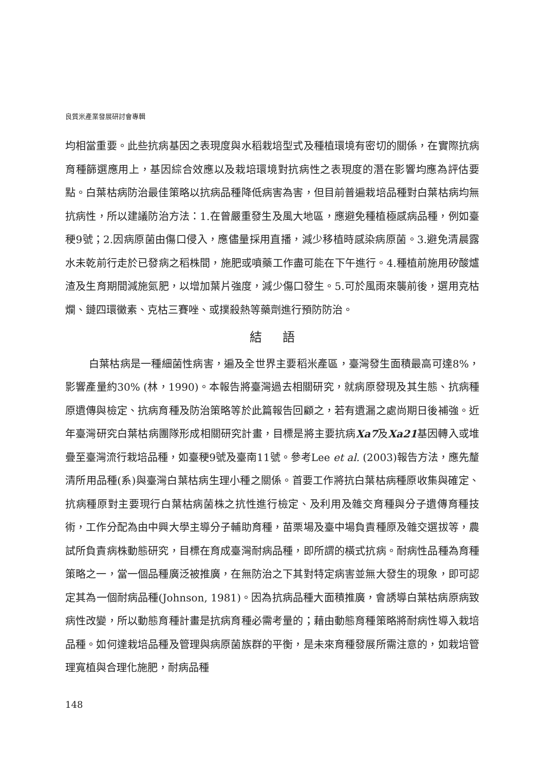良質米產業發展研討會專輯
均相當重要。此些抗病基因之表現度與水稻栽培型式及種植環境有密切的關係，在實際抗病育種篩選應用上，基因綜合效應以及栽培環境對抗病性之表現度的潛在影響均應為評估要點。白葉枯病防治最佳策略以抗病品種降低病害為害，但目前普遍栽培品種對白葉枯病均無抗病性，所以建議防治方法：1.在曾嚴重發生及風大地區，應避免種植極感病品種，例如臺稉9號；2.因病原菌由傷口侵入，應儘量採用直播，減少移植時感染病原菌。3.避免清晨露水未乾前行走於已發病之稻株間，施肥或噴藥工作盡可能在下午進行。4.種植前施用矽酸爐渣及生育期間減施氮肥，以增加葉片強度，減少傷口發生。5.可於風雨來襲前後，選用克枯爛、鏈四環黴素、克枯三賽唑、或撲殺熱等藥劑進行預防防治。
結語
白葉枯病是一種細菌性病害，遍及全世界主要稻米產區，臺灣發生面積最高可達8%，影響產量約30% (林，1990)。本報告將臺灣過去相關研究，就病原發現及其生態、抗病種原遺傳與檢定、抗病育種及防治策略等於此篇報告回顧之，若有遺漏之處尚期日後補強。近年臺灣研究白葉枯病團隊形成相關研究計畫，目標是將主要抗病Xa7及Xa21基因轉入或堆疊至臺灣流行栽培品種，如臺稉9號及臺南11號。參考Lee et al. (2003)報告方法，應先釐清所用品種(系)與臺灣白葉枯病生理小種之關係。首要工作將抗白葉枯病種原收集與確定、抗病種原對主要現行白葉枯病菌株之抗性進行檢定、及利用及雜交育種與分子遺傳育種技術，工作分配為由中興大學主導分子輔助育種，苗栗場及臺中場負責種原及雜交選拔等，農試所負責病株動態研究，目標在育成臺灣耐病品種，即所謂的橫式抗病。耐病性品種為育種策略之一，當一個品種廣泛被推廣，在無防治之下其對特定病害並無大發生的現象，即可認定其為一個耐病品種(Johnson, 1981)。因為抗病品種大面積推廣，會誘導白葉枯病原病致病性改變，所以動態育種計畫是抗病育種必需考量的；藉由動態育種策略將耐病性導入栽培品種。如何達栽培品種及管理與病原菌族群的平衡，是未來育種發展所需注意的，如栽培管理寬植與合理化施肥，耐病品種
148